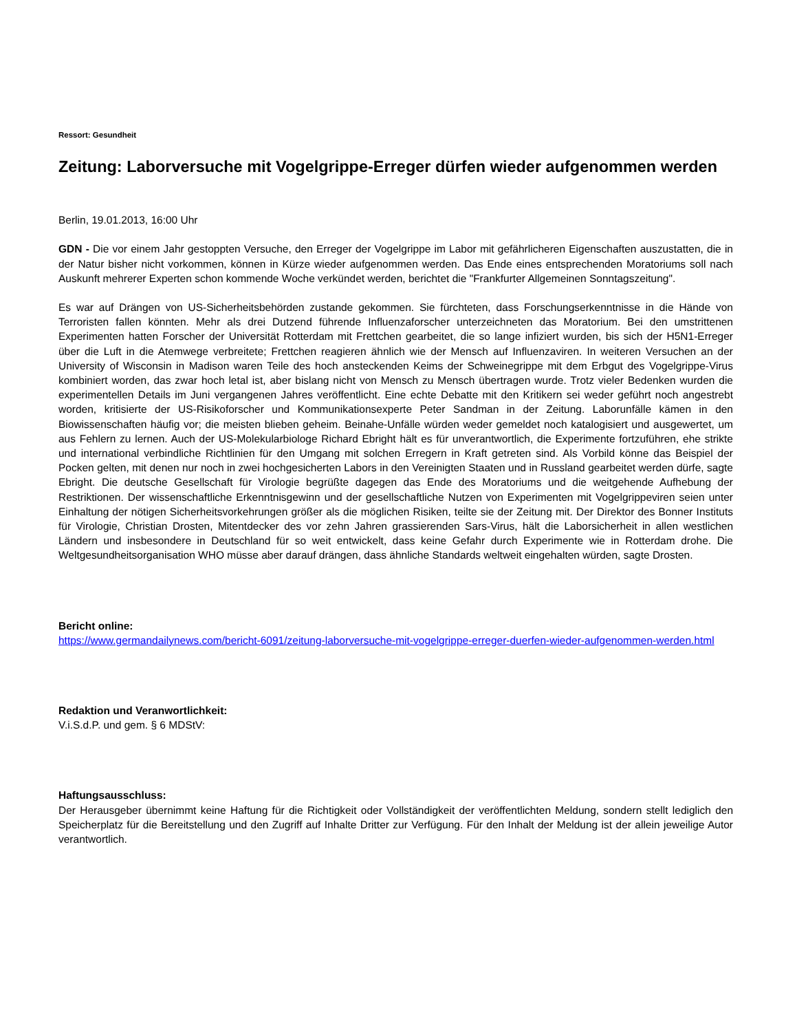Ressort: Gesundheit
Zeitung: Laborversuche mit Vogelgrippe-Erreger dürfen wieder aufgenommen werden
Berlin, 19.01.2013, 16:00 Uhr
GDN - Die vor einem Jahr gestoppten Versuche, den Erreger der Vogelgrippe im Labor mit gefährlicheren Eigenschaften auszustatten, die in der Natur bisher nicht vorkommen, können in Kürze wieder aufgenommen werden. Das Ende eines entsprechenden Moratoriums soll nach Auskunft mehrerer Experten schon kommende Woche verkündet werden, berichtet die "Frankfurter Allgemeinen Sonntagszeitung".
Es war auf Drängen von US-Sicherheitsbehörden zustande gekommen. Sie fürchteten, dass Forschungserkenntnisse in die Hände von Terroristen fallen könnten. Mehr als drei Dutzend führende Influenzaforscher unterzeichneten das Moratorium. Bei den umstrittenen Experimenten hatten Forscher der Universität Rotterdam mit Frettchen gearbeitet, die so lange infiziert wurden, bis sich der H5N1-Erreger über die Luft in die Atemwege verbreitete; Frettchen reagieren ähnlich wie der Mensch auf Influenzaviren. In weiteren Versuchen an der University of Wisconsin in Madison waren Teile des hoch ansteckenden Keims der Schweinegrippe mit dem Erbgut des Vogelgrippe-Virus kombiniert worden, das zwar hoch letal ist, aber bislang nicht von Mensch zu Mensch übertragen wurde. Trotz vieler Bedenken wurden die experimentellen Details im Juni vergangenen Jahres veröffentlicht. Eine echte Debatte mit den Kritikern sei weder geführt noch angestrebt worden, kritisierte der US-Risikoforscher und Kommunikationsexperte Peter Sandman in der Zeitung. Laborunfälle kämen in den Biowissenschaften häufig vor; die meisten blieben geheim. Beinahe-Unfälle würden weder gemeldet noch katalogisiert und ausgewertet, um aus Fehlern zu lernen. Auch der US-Molekularbiologe Richard Ebright hält es für unverantwortlich, die Experimente fortzuführen, ehe strikte und international verbindliche Richtlinien für den Umgang mit solchen Erregern in Kraft getreten sind. Als Vorbild könne das Beispiel der Pocken gelten, mit denen nur noch in zwei hochgesicherten Labors in den Vereinigten Staaten und in Russland gearbeitet werden dürfe, sagte Ebright. Die deutsche Gesellschaft für Virologie begrüßte dagegen das Ende des Moratoriums und die weitgehende Aufhebung der Restriktionen. Der wissenschaftliche Erkenntnisgewinn und der gesellschaftliche Nutzen von Experimenten mit Vogelgrippeviren seien unter Einhaltung der nötigen Sicherheitsvorkehrungen größer als die möglichen Risiken, teilte sie der Zeitung mit. Der Direktor des Bonner Instituts für Virologie, Christian Drosten, Mitentdecker des vor zehn Jahren grassierenden Sars-Virus, hält die Laborsicherheit in allen westlichen Ländern und insbesondere in Deutschland für so weit entwickelt, dass keine Gefahr durch Experimente wie in Rotterdam drohe. Die Weltgesundheitsorganisation WHO müsse aber darauf drängen, dass ähnliche Standards weltweit eingehalten würden, sagte Drosten.
Bericht online:
https://www.germandailynews.com/bericht-6091/zeitung-laborversuche-mit-vogelgrippe-erreger-duerfen-wieder-aufgenommen-werden.html
Redaktion und Veranwortlichkeit:
V.i.S.d.P. und gem. § 6 MDStV:
Haftungsausschluss:
Der Herausgeber übernimmt keine Haftung für die Richtigkeit oder Vollständigkeit der veröffentlichten Meldung, sondern stellt lediglich den Speicherplatz für die Bereitstellung und den Zugriff auf Inhalte Dritter zur Verfügung. Für den Inhalt der Meldung ist der allein jeweilige Autor verantwortlich.